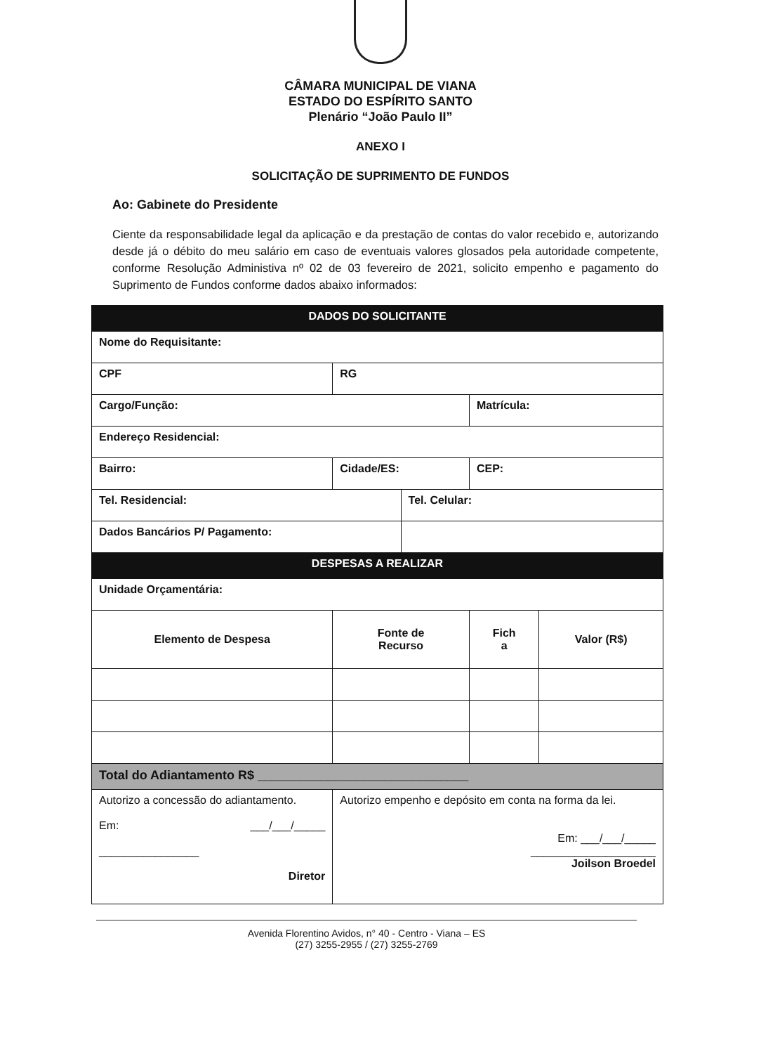CÂMARA MUNICIPAL DE VIANA
ESTADO DO ESPÍRITO SANTO
Plenário “João Paulo II”
ANEXO I
SOLICITAÇÃO DE SUPRIMENTO DE FUNDOS
Ao: Gabinete do Presidente
Ciente da responsabilidade legal da aplicação e da prestação de contas do valor recebido e, autorizando desde já o débito do meu salário em caso de eventuais valores glosados pela autoridade competente, conforme Resolução Administiva nº 02 de 03 fevereiro de 2021, solicito empenho e pagamento do Suprimento de Fundos conforme dados abaixo informados:
| DADOS DO SOLICITANTE | | | | | |
| --- | --- | --- | --- | --- | --- |
| Nome do Requisitante: | | | | | |
| CPF | | RG | | | |
| Cargo/Função: | | | | Matrícula: | |
| Endereço Residencial: | | | | | |
| Bairro: | Cidade/ES: | | | CEP: | |
| Tel. Residencial: | | | Tel. Celular: | | |
| Dados Bancários P/ Pagamento: | | | | | |
| DESPESAS A REALIZAR | | | | | |
| Unidade Orçamentária: | | | | | |
| Elemento de Despesa | | Fonte de Recurso | | Fich a | Valor (R$) |
| Total do Adiantamento R$ ______________________________ | | | | | |
| Autorizo a concessão do adiantamento. Em: ___/___/_____ ________________ Diretor | | Autorizo empenho e depósito em conta na forma da lei. Em: ___/___/_____ ____________________ Joilson Broedel | | | |
Avenida Florentino Avidos, n° 40 - Centro - Viana – ES
(27) 3255-2955 / (27) 3255-2769